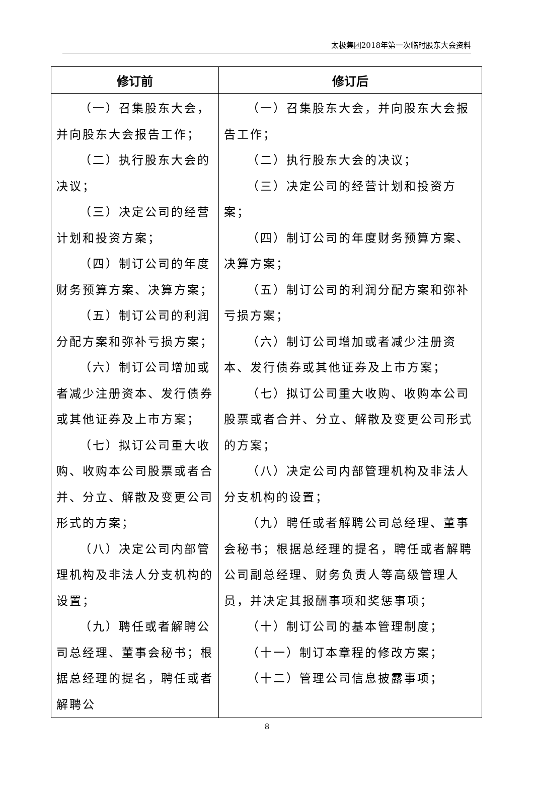太极集团2018年第一次临时股东大会资料
| 修订前 | 修订后 |
| --- | --- |
| （一）召集股东大会，并向股东大会报告工作； （二）执行股东大会的决议； （三）决定公司的经营计划和投资方案； （四）制订公司的年度财务预算方案、决算方案； （五）制订公司的利润分配方案和弥补亏损方案； （六）制订公司增加或者减少注册资本、发行债券或其他证券及上市方案； （七）拟订公司重大收购、收购本公司股票或者合并、分立、解散及变更公司形式的方案； （八）决定公司内部管理机构及非法人分支机构的设置； （九）聘任或者解聘公司总经理、董事会秘书；根据总经理的提名，聘任或者解聘公 | （一）召集股东大会，并向股东大会报告工作； （二）执行股东大会的决议； （三）决定公司的经营计划和投资方案； （四）制订公司的年度财务预算方案、决算方案； （五）制订公司的利润分配方案和弥补亏损方案； （六）制订公司增加或者减少注册资本、发行债券或其他证券及上市方案； （七）拟订公司重大收购、收购本公司股票或者合并、分立、解散及变更公司形式的方案； （八）决定公司内部管理机构及非法人分支机构的设置； （九）聘任或者解聘公司总经理、董事会秘书；根据总经理的提名，聘任或者解聘公司副总经理、财务负责人等高级管理人员，并决定其报酬事项和奖惩事项； （十）制订公司的基本管理制度； （十一）制订本章程的修改方案； （十二）管理公司信息披露事项； |
8